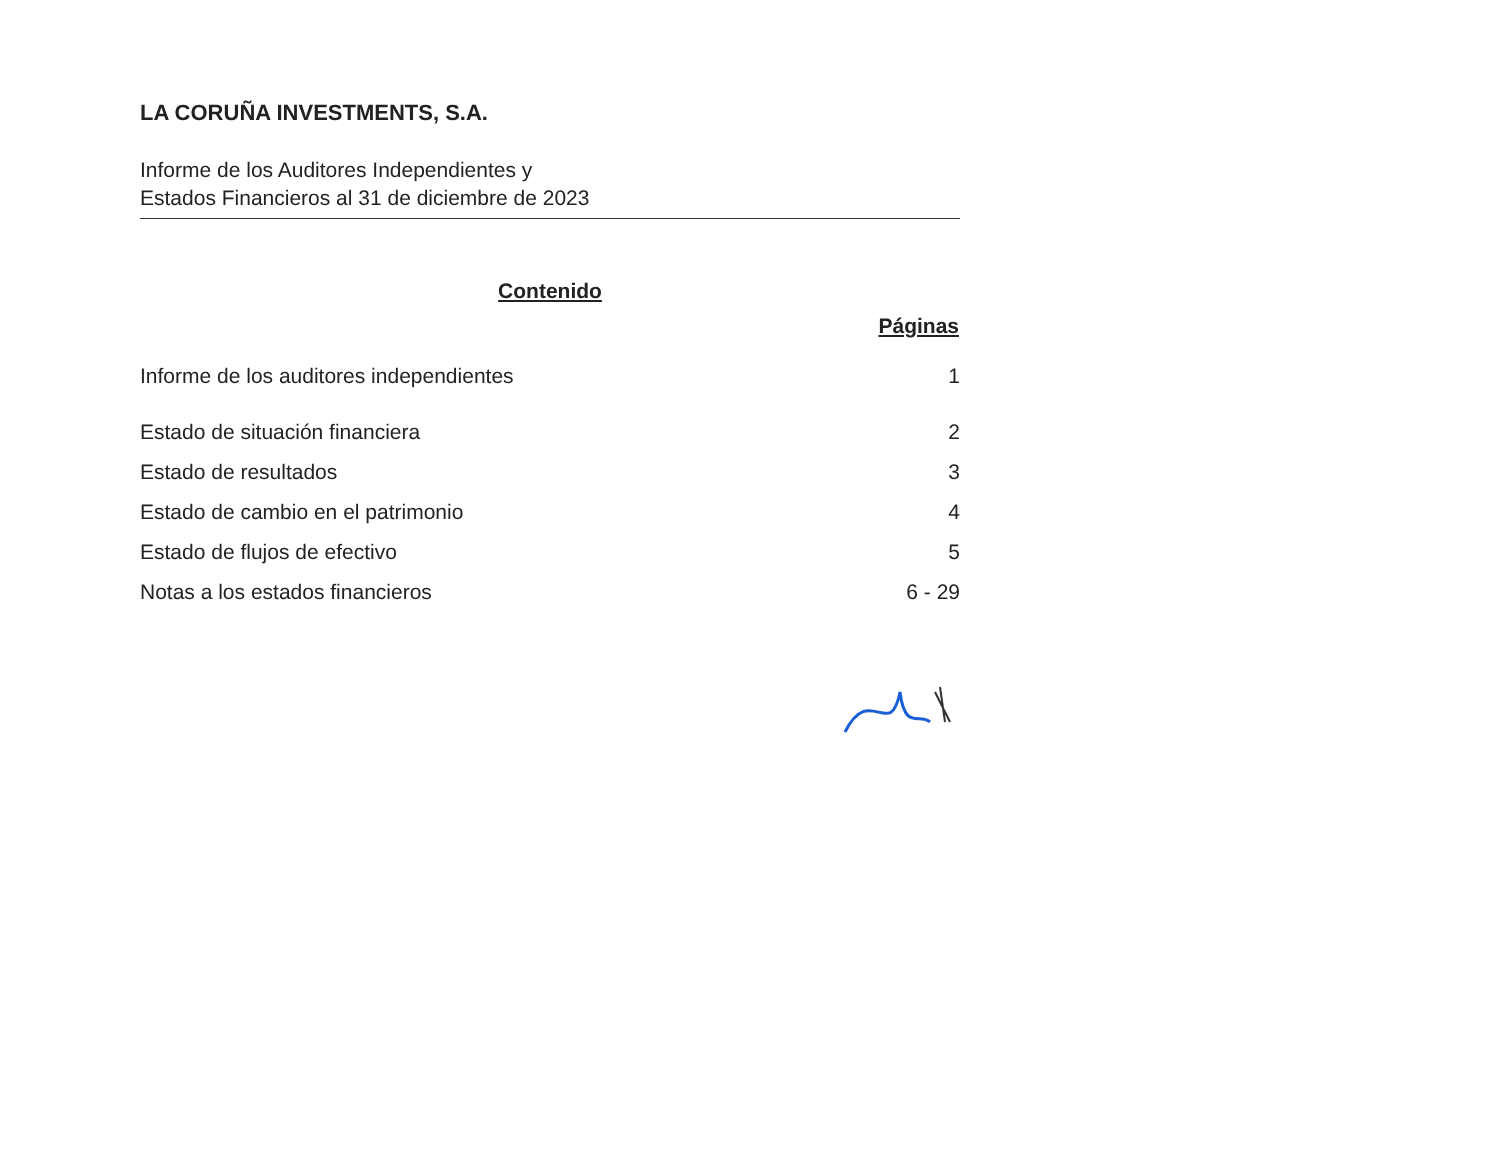LA CORUÑA INVESTMENTS, S.A.
Informe de los Auditores Independientes y
Estados Financieros al 31 de diciembre de 2023
Contenido
| | Páginas |
| --- | --- |
| Informe de los auditores independientes | 1 |
| Estado de situación financiera | 2 |
| Estado de resultados | 3 |
| Estado de cambio en el patrimonio | 4 |
| Estado de flujos de efectivo | 5 |
| Notas a los estados financieros | 6 - 29 |